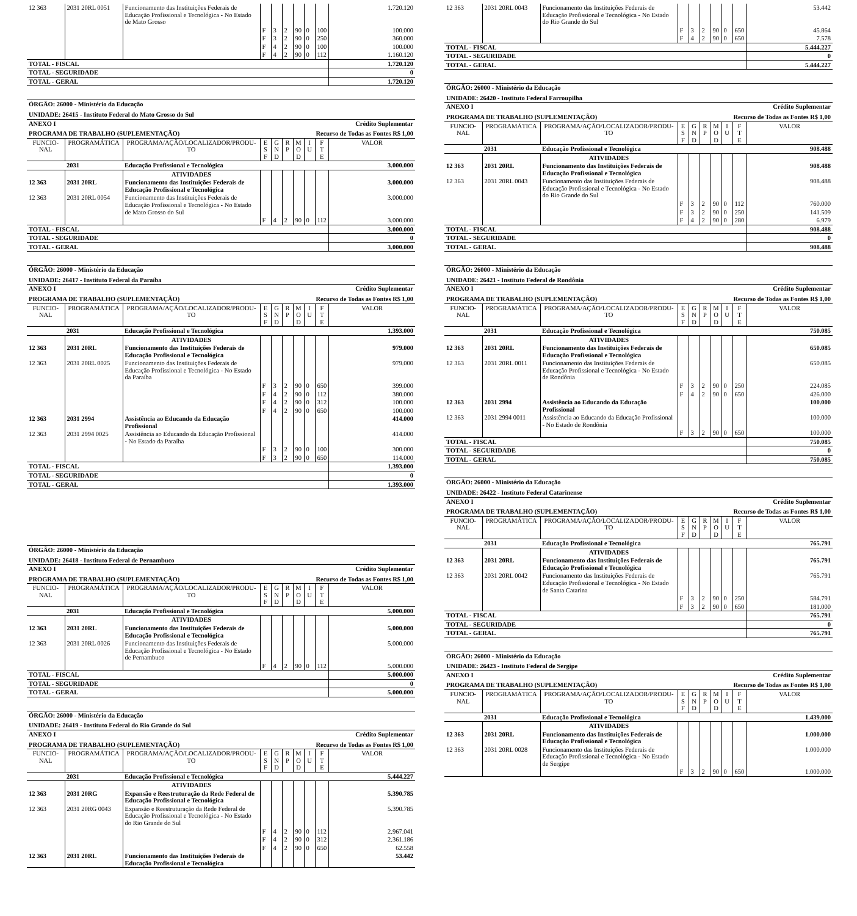| 12 363 | 2031 20RL 0051 | Funcionamento das Instituições Federais de Educação Profissional e Tecnológica - No Estado de Mato Grosso | | | | | | | 1.720.120 |
| | | | F | 3 | 2 | 90 | 0 | 100 | 100.000 |
| | | | F | 3 | 2 | 90 | 0 | 250 | 360.000 |
| | | | F | 4 | 2 | 90 | 0 | 100 | 100.000 |
| | | | F | 4 | 2 | 90 | 0 | 112 | 1.160.120 |
| TOTAL - FISCAL | | | | | | | | | 1.720.120 |
| TOTAL - SEGURIDADE | | | | | | | | | 0 |
| TOTAL - GERAL | | | | | | | | | 1.720.120 |
| ÓRGÃO: 26000 - Ministério da Educação | | | | | | | | | |
| UNIDADE: 26415 - Instituto Federal do Mato Grosso do Sul | | | | | | | | | |
| ANEXO I | | | | | Crédito Suplementar | | | | |
| PROGRAMA DE TRABALHO (SUPLEMENTAÇÃO) | | | | | Recurso de Todas as Fontes R$ 1,00 | | | | |
| FUNCIO- NAL | PROGRAMÁTICA | PROGRAMA/AÇÃO/LOCALIZADOR/PRODU- TO | E S F | G N D | R P | M O D | I U | F T E | VALOR |
| | 2031 | Educação Profissional e Tecnológica | | | | | | | 3.000.000 |
| | | ATIVIDADES | | | | | | | |
| 12 363 | 2031 20RL | Funcionamento das Instituições Federais de Educação Profissional e Tecnológica | | | | | | | 3.000.000 |
| 12 363 | 2031 20RL 0054 | Funcionamento das Instituições Federais de Educação Profissional e Tecnológica - No Estado de Mato Grosso do Sul | | | | | | | 3.000.000 |
| | | | F | 4 | 2 | 90 | 0 | 112 | 3.000.000 |
| TOTAL - FISCAL | | | | | | | | | 3.000.000 |
| TOTAL - SEGURIDADE | | | | | | | | | 0 |
| TOTAL - GERAL | | | | | | | | | 3.000.000 |
| ÓRGÃO: 26000 - Ministério da Educação | | | | | | | | | |
| UNIDADE: 26417 - Instituto Federal da Paraíba | | | | | | | | | |
| ANEXO I | | | | | Crédito Suplementar | | | | |
| PROGRAMA DE TRABALHO (SUPLEMENTAÇÃO) | | | | | Recurso de Todas as Fontes R$ 1,00 | | | | |
| FUNCIO- NAL | PROGRAMÁTICA | PROGRAMA/AÇÃO/LOCALIZADOR/PRODU- TO | E S F | G N D | R P | M O D | I U | F T E | VALOR |
| | 2031 | Educação Profissional e Tecnológica | | | | | | | 1.393.000 |
| | | ATIVIDADES | | | | | | | |
| 12 363 | 2031 20RL | Funcionamento das Instituições Federais de Educação Profissional e Tecnológica | | | | | | | 979.000 |
| 12 363 | 2031 20RL 0025 | Funcionamento das Instituições Federais de Educação Profissional e Tecnológica - No Estado da Paraíba | | | | | | | 979.000 |
| | | | F | 3 | 2 | 90 | 0 | 650 | 399.000 |
| | | | F | 4 | 2 | 90 | 0 | 112 | 380.000 |
| | | | F | 4 | 2 | 90 | 0 | 312 | 100.000 |
| | | | F | 4 | 2 | 90 | 0 | 650 | 100.000 |
| 12 363 | 2031 2994 | Assistência ao Educando da Educação Profissional | | | | | | | 414.000 |
| 12 363 | 2031 2994 0025 | Assistência ao Educando da Educação Profissional - No Estado da Paraíba | | | | | | | 414.000 |
| | | | F | 3 | 2 | 90 | 0 | 100 | 300.000 |
| | | | F | 3 | 2 | 90 | 0 | 650 | 114.000 |
| TOTAL - FISCAL | | | | | | | | | 1.393.000 |
| TOTAL - SEGURIDADE | | | | | | | | | 0 |
| TOTAL - GERAL | | | | | | | | | 1.393.000 |
| ÓRGÃO: 26000 - Ministério da Educação | | | | | | | | | |
| UNIDADE: 26418 - Instituto Federal de Pernambuco | | | | | | | | | |
| ANEXO I | | | | | Crédito Suplementar | | | | |
| PROGRAMA DE TRABALHO (SUPLEMENTAÇÃO) | | | | | Recurso de Todas as Fontes R$ 1,00 | | | | |
| FUNCIO- NAL | PROGRAMÁTICA | PROGRAMA/AÇÃO/LOCALIZADOR/PRODU- TO | E S F | G N D | R P | M O D | I U | F T E | VALOR |
| | 2031 | Educação Profissional e Tecnológica | | | | | | | 5.000.000 |
| | | ATIVIDADES | | | | | | | |
| 12 363 | 2031 20RL | Funcionamento das Instituições Federais de Educação Profissional e Tecnológica | | | | | | | 5.000.000 |
| 12 363 | 2031 20RL 0026 | Funcionamento das Instituições Federais de Educação Profissional e Tecnológica - No Estado de Pernambuco | | | | | | | 5.000.000 |
| | | | F | 4 | 2 | 90 | 0 | 112 | 5.000.000 |
| TOTAL - FISCAL | | | | | | | | | 5.000.000 |
| TOTAL - SEGURIDADE | | | | | | | | | 0 |
| TOTAL - GERAL | | | | | | | | | 5.000.000 |
| ÓRGÃO: 26000 - Ministério da Educação | | | | | | | | | |
| UNIDADE: 26419 - Instituto Federal do Rio Grande do Sul | | | | | | | | | |
| ANEXO I | | | | | Crédito Suplementar | | | | |
| PROGRAMA DE TRABALHO (SUPLEMENTAÇÃO) | | | | | Recurso de Todas as Fontes R$ 1,00 | | | | |
| FUNCIO- NAL | PROGRAMÁTICA | PROGRAMA/AÇÃO/LOCALIZADOR/PRODU- TO | E S F | G N D | R P | M O D | I U | F T E | VALOR |
| | 2031 | Educação Profissional e Tecnológica | | | | | | | 5.444.227 |
| | | ATIVIDADES | | | | | | | |
| 12 363 | 2031 20RG | Expansão e Reestruturação da Rede Federal de Educação Profissional e Tecnológica | | | | | | | 5.390.785 |
| 12 363 | 2031 20RG 0043 | Expansão e Reestruturação da Rede Federal de Educação Profissional e Tecnológica - No Estado do Rio Grande do Sul | | | | | | | 5.390.785 |
| | | | F | 4 | 2 | 90 | 0 | 112 | 2.967.041 |
| | | | F | 4 | 2 | 90 | 0 | 312 | 2.361.186 |
| | | | F | 4 | 2 | 90 | 0 | 650 | 62.558 |
| 12 363 | 2031 20RL | Funcionamento das Instituições Federais de Educação Profissional e Tecnológica | | | | | | | 53.442 |
| 12 363 | 2031 20RL 0043 | Funcionamento das Instituições Federais de Educação Profissional e Tecnológica - No Estado do Rio Grande do Sul | | | | | | | 53.442 |
| | | | F | 3 | 2 | 90 | 0 | 650 | 45.864 |
| | | | F | 4 | 2 | 90 | 0 | 650 | 7.578 |
| TOTAL - FISCAL | | | | | | | | | 5.444.227 |
| TOTAL - SEGURIDADE | | | | | | | | | 0 |
| TOTAL - GERAL | | | | | | | | | 5.444.227 |
| ÓRGÃO: 26000 - Ministério da Educação | | | | | | | | | |
| UNIDADE: 26420 - Instituto Federal Farroupilha | | | | | | | | | |
| ANEXO I | | | | | Crédito Suplementar | | | | |
| PROGRAMA DE TRABALHO (SUPLEMENTAÇÃO) | | | | | Recurso de Todas as Fontes R$ 1,00 | | | | |
| FUNCIO- NAL | PROGRAMÁTICA | PROGRAMA/AÇÃO/LOCALIZADOR/PRODU- TO | E S F | G N D | R P | M O D | I U | F T E | VALOR |
| | 2031 | Educação Profissional e Tecnológica | | | | | | | 908.488 |
| | | ATIVIDADES | | | | | | | |
| 12 363 | 2031 20RL | Funcionamento das Instituições Federais de Educação Profissional e Tecnológica | | | | | | | 908.488 |
| 12 363 | 2031 20RL 0043 | Funcionamento das Instituições Federais de Educação Profissional e Tecnológica - No Estado do Rio Grande do Sul | | | | | | | 908.488 |
| | | | F | 3 | 2 | 90 | 0 | 112 | 760.000 |
| | | | F | 3 | 2 | 90 | 0 | 250 | 141.509 |
| | | | F | 4 | 2 | 90 | 0 | 280 | 6.979 |
| TOTAL - FISCAL | | | | | | | | | 908.488 |
| TOTAL - SEGURIDADE | | | | | | | | | 0 |
| TOTAL - GERAL | | | | | | | | | 908.488 |
| ÓRGÃO: 26000 - Ministério da Educação | | | | | | | | | |
| UNIDADE: 26421 - Instituto Federal de Rondônia | | | | | | | | | |
| ANEXO I | | | | | Crédito Suplementar | | | | |
| PROGRAMA DE TRABALHO (SUPLEMENTAÇÃO) | | | | | Recurso de Todas as Fontes R$ 1,00 | | | | |
| FUNCIO- NAL | PROGRAMÁTICA | PROGRAMA/AÇÃO/LOCALIZADOR/PRODU- TO | E S F | G N D | R P | M O D | I U | F T E | VALOR |
| | 2031 | Educação Profissional e Tecnológica | | | | | | | 750.085 |
| | | ATIVIDADES | | | | | | | |
| 12 363 | 2031 20RL | Funcionamento das Instituições Federais de Educação Profissional e Tecnológica | | | | | | | 650.085 |
| 12 363 | 2031 20RL 0011 | Funcionamento das Instituições Federais de Educação Profissional e Tecnológica - No Estado de Rondônia | | | | | | | 650.085 |
| | | | F | 3 | 2 | 90 | 0 | 250 | 224.085 |
| | | | F | 4 | 2 | 90 | 0 | 650 | 426.000 |
| 12 363 | 2031 2994 | Assistência ao Educando da Educação Profissional | | | | | | | 100.000 |
| 12 363 | 2031 2994 0011 | Assistência ao Educando da Educação Profissional - No Estado de Rondônia | | | | | | | 100.000 |
| | | | F | 3 | 2 | 90 | 0 | 650 | 100.000 |
| TOTAL - FISCAL | | | | | | | | | 750.085 |
| TOTAL - SEGURIDADE | | | | | | | | | 0 |
| TOTAL - GERAL | | | | | | | | | 750.085 |
| ÓRGÃO: 26000 - Ministério da Educação | | | | | | | | | |
| UNIDADE: 26422 - Instituto Federal Catarinense | | | | | | | | | |
| ANEXO I | | | | | Crédito Suplementar | | | | |
| PROGRAMA DE TRABALHO (SUPLEMENTAÇÃO) | | | | | Recurso de Todas as Fontes R$ 1,00 | | | | |
| FUNCIO- NAL | PROGRAMÁTICA | PROGRAMA/AÇÃO/LOCALIZADOR/PRODU- TO | E S F | G N D | R P | M O D | I U | F T E | VALOR |
| | 2031 | Educação Profissional e Tecnológica | | | | | | | 765.791 |
| | | ATIVIDADES | | | | | | | |
| 12 363 | 2031 20RL | Funcionamento das Instituições Federais de Educação Profissional e Tecnológica | | | | | | | 765.791 |
| 12 363 | 2031 20RL 0042 | Funcionamento das Instituições Federais de Educação Profissional e Tecnológica - No Estado de Santa Catarina | | | | | | | 765.791 |
| | | | F | 3 | 2 | 90 | 0 | 250 | 584.791 |
| | | | F | 3 | 2 | 90 | 0 | 650 | 181.000 |
| TOTAL - FISCAL | | | | | | | | | 765.791 |
| TOTAL - SEGURIDADE | | | | | | | | | 0 |
| TOTAL - GERAL | | | | | | | | | 765.791 |
| ÓRGÃO: 26000 - Ministério da Educação | | | | | | | | | |
| UNIDADE: 26423 - Instituto Federal de Sergipe | | | | | | | | | |
| ANEXO I | | | | | Crédito Suplementar | | | | |
| PROGRAMA DE TRABALHO (SUPLEMENTAÇÃO) | | | | | Recurso de Todas as Fontes R$ 1,00 | | | | |
| FUNCIO- NAL | PROGRAMÁTICA | PROGRAMA/AÇÃO/LOCALIZADOR/PRODU- TO | E S F | G N D | R P | M O D | I U | F T E | VALOR |
| | 2031 | Educação Profissional e Tecnológica | | | | | | | 1.439.000 |
| | | ATIVIDADES | | | | | | | |
| 12 363 | 2031 20RL | Funcionamento das Instituições Federais de Educação Profissional e Tecnológica | | | | | | | 1.000.000 |
| 12 363 | 2031 20RL 0028 | Funcionamento das Instituições Federais de Educação Profissional e Tecnológica - No Estado de Sergipe | | | | | | | 1.000.000 |
| | | | F | 3 | 2 | 90 | 0 | 650 | 1.000.000 |